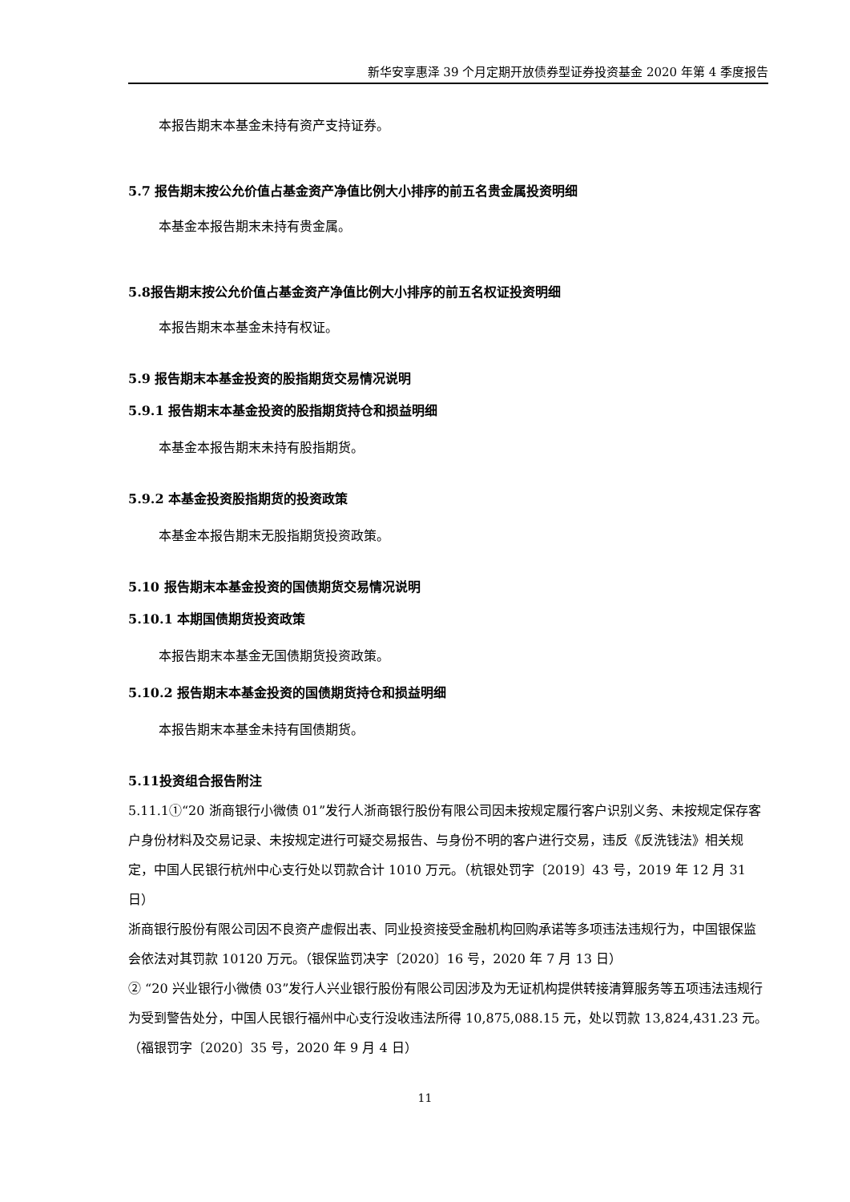新华安享惠泽 39 个月定期开放债券型证券投资基金 2020 年第 4 季度报告
本报告期末本基金未持有资产支持证券。
5.7 报告期末按公允价值占基金资产净值比例大小排序的前五名贵金属投资明细
本基金本报告期末未持有贵金属。
5.8报告期末按公允价值占基金资产净值比例大小排序的前五名权证投资明细
本报告期末本基金未持有权证。
5.9 报告期末本基金投资的股指期货交易情况说明
5.9.1 报告期末本基金投资的股指期货持仓和损益明细
本基金本报告期末未持有股指期货。
5.9.2 本基金投资股指期货的投资政策
本基金本报告期末无股指期货投资政策。
5.10 报告期末本基金投资的国债期货交易情况说明
5.10.1 本期国债期货投资政策
本报告期末本基金无国债期货投资政策。
5.10.2 报告期末本基金投资的国债期货持仓和损益明细
本报告期末本基金未持有国债期货。
5.11投资组合报告附注
5.11.1①“20 浙商银行小微债 01”发行人浙商银行股份有限公司因未按规定履行客户识别义务、未按规定保存客户身份材料及交易记录、未按规定进行可疑交易报告、与身份不明的客户进行交易，违反《反洗钱法》相关规定，中国人民银行杭州中心支行处以罚款合计 1010 万元。（杭银处罚字〔2019〕43 号，2019 年 12 月 31 日）
浙商银行股份有限公司因不良资产虚假出表、同业投资接受金融机构回购承诺等多项违法违规行为，中国银保监会依法对其罚款 10120 万元。（银保监罚决字〔2020〕16 号，2020 年 7 月 13 日）
② “20 兴业银行小微债 03”发行人兴业银行股份有限公司因涉及为无证机构提供转接清算服务等五项违法违规行为受到警告处分，中国人民银行福州中心支行没收违法所得 10,875,088.15 元，处以罚款 13,824,431.23 元。（福银罚字〔2020〕35 号，2020 年 9 月 4 日）
11